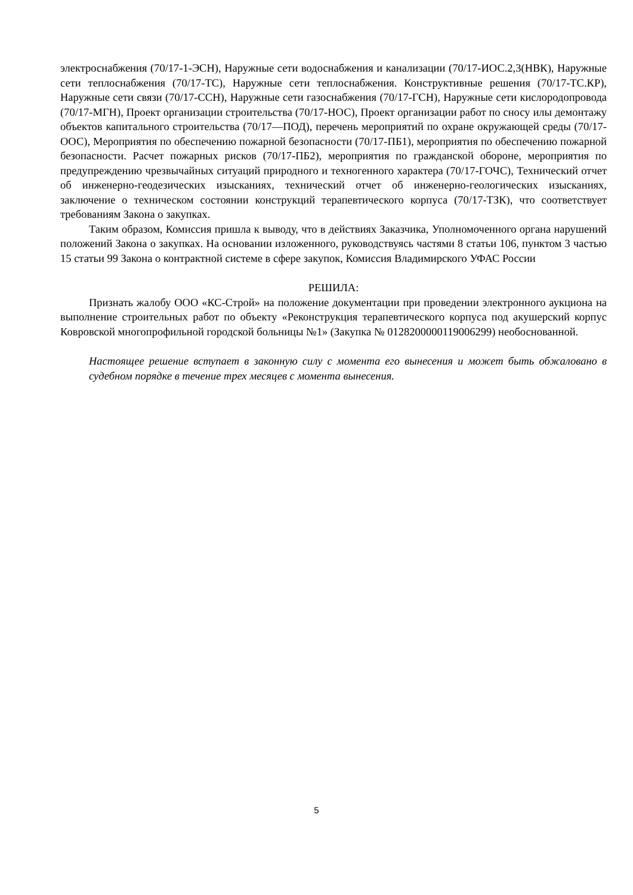электроснабжения (70/17-1-ЭСН), Наружные сети водоснабжения и канализации (70/17-ИОС.2,3(НВК), Наружные сети теплоснабжения (70/17-ТС), Наружные сети теплоснабжения. Конструктивные решения (70/17-ТС.КР), Наружные сети связи (70/17-ССН), Наружные сети газоснабжения (70/17-ГСН), Наружные сети кислородопровода (70/17-МГН), Проект организации строительства (70/17-НОС), Проект организации работ по сносу илы демонтажу объектов капитального строительства (70/17—ПОД), перечень мероприятий по охране окружающей среды (70/17-ООС), Мероприятия по обеспечению пожарной безопасности (70/17-ПБ1), мероприятия по обеспечению пожарной безопасности. Расчет пожарных рисков (70/17-ПБ2), мероприятия по гражданской обороне, мероприятия по предупреждению чрезвычайных ситуаций природного и техногенного характера (70/17-ГОЧС), Технический отчет об инженерно-геодезических изысканиях, технический отчет об инженерно-геологических изысканиях, заключение о техническом состоянии конструкций терапевтического корпуса (70/17-ТЗК), что соответствует требованиям Закона о закупках.
Таким образом, Комиссия пришла к выводу, что в действиях Заказчика, Уполномоченного органа нарушений положений Закона о закупках. На основании изложенного, руководствуясь частями 8 статьи 106, пунктом 3 частью 15 статьи 99 Закона о контрактной системе в сфере закупок, Комиссия Владимирского УФАС России
РЕШИЛА:
Признать жалобу ООО «КС-Строй» на положение документации при проведении электронного аукциона на выполнение строительных работ по объекту «Реконструкция терапевтического корпуса под акушерский корпус Ковровской многопрофильной городской больницы №1» (Закупка № 0128200000119006299) необоснованной.
Настоящее решение вступает в законную силу с момента его вынесения и может быть обжаловано в судебном порядке в течение трех месяцев с момента вынесения.
5